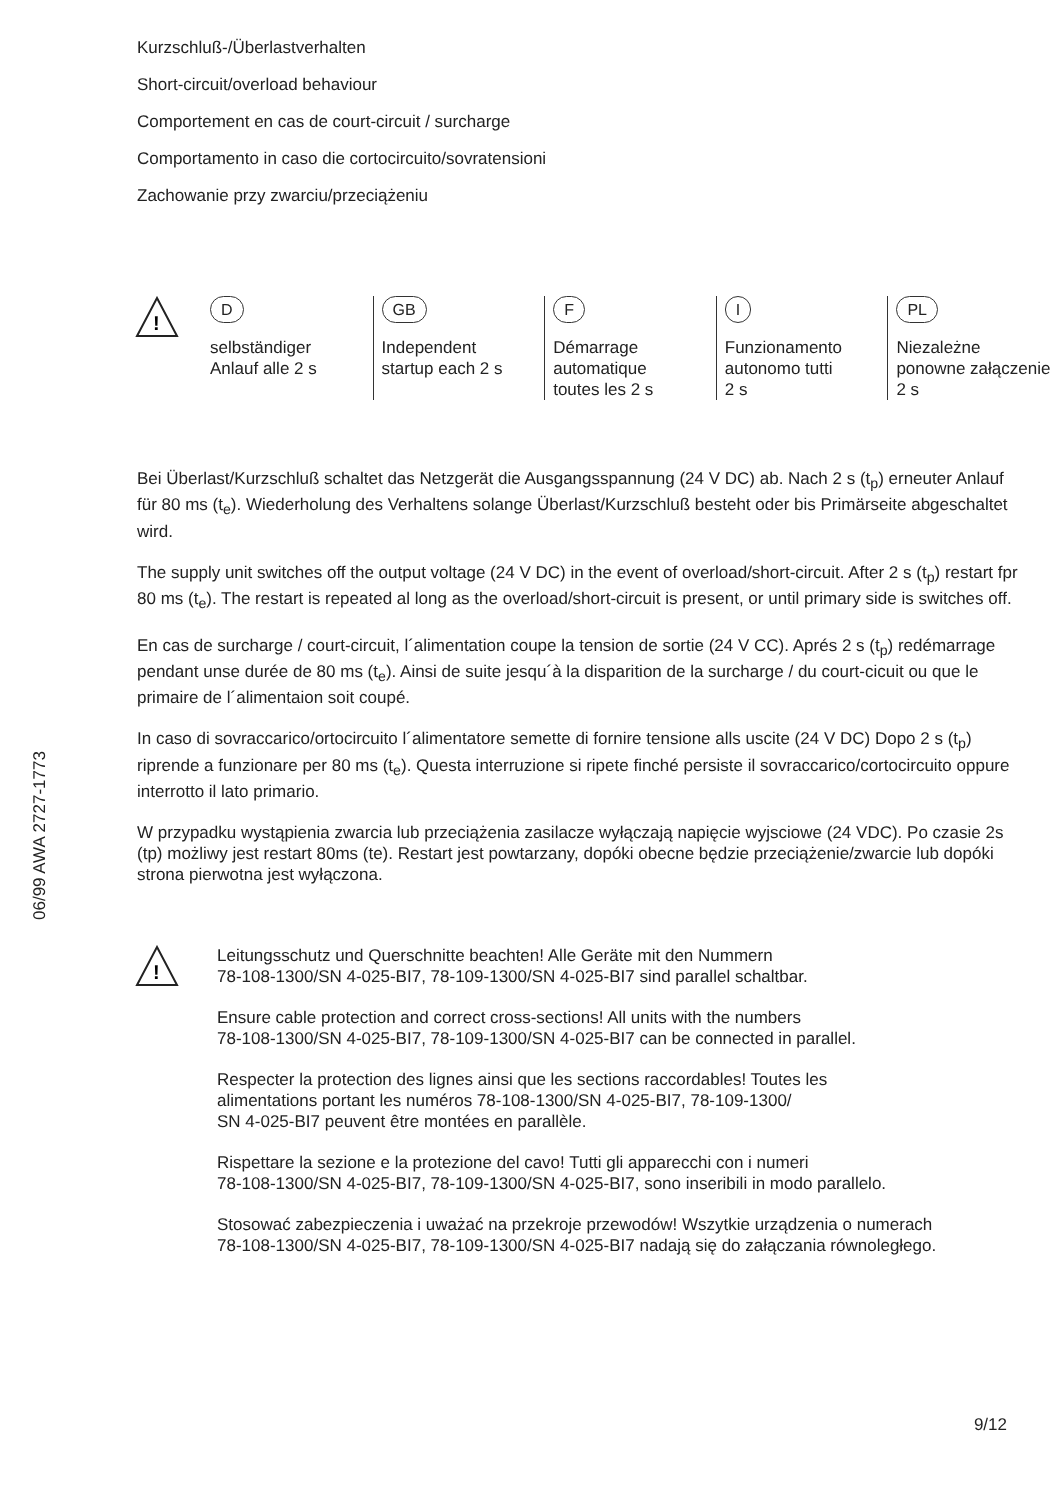06/99 AWA 2727-1773
Kurzschluß-/Überlastverhalten
Short-circuit/overload behaviour
Comportement en cas de court-circuit / surcharge
Comportamento in caso die cortocircuito/sovratensioni
Zachowanie przy zwarciu/przeciążeniu
!
D
selbständiger
Anlauf alle 2 s
GB
Independent
startup each 2 s
F
Démarrage
automatique
toutes les 2 s
I
Funzionamento
autonomo tutti
2 s
PL
Niezależne
ponowne załączenie
2 s
Bei Überlast/Kurzschluß schaltet das Netzgerät die Ausgangsspannung (24 V DC) ab. Nach 2 s (t<sub>p</sub>) erneuter Anlauf für 80 ms (t<sub>e</sub>). Wiederholung des Verhaltens solange Überlast/Kurzschluß besteht oder bis Primärseite abgeschaltet wird.
The supply unit switches off the output voltage (24 V DC) in the event of overload/short-circuit. After 2 s (t<sub>p</sub>) restart fpr 80 ms (t<sub>e</sub>). The restart is repeated al long as the overload/short-circuit is present, or until primary side is switches off.
En cas de surcharge / court-circuit, l´alimentation coupe la tension de sortie (24 V CC). Aprés 2 s (t<sub>p</sub>) redémarrage pendant unse durée de 80 ms (t<sub>e</sub>). Ainsi de suite jesqu´à la disparition de la surcharge / du court-cicuit ou que le primaire de l´alimentaion soit coupé.
In caso di sovraccarico/ortocircuito l´alimentatore semette di fornire tensione alls uscite (24 V DC) Dopo 2 s (t<sub>p</sub>) riprende a funzionare per 80 ms (t<sub>e</sub>). Questa interruzione si ripete finché persiste il sovraccarico/cortocircuito oppure interrotto il lato primario.
W przypadku wystąpienia zwarcia lub przeciążenia zasilacze wyłączają napięcie wyjsciowe (24 VDC). Po czasie 2s (tp) możliwy jest restart 80ms (te). Restart jest powtarzany, dopóki obecne będzie przeciążenie/zwarcie lub dopóki strona pierwotna jest wyłączona.
!
Leitungsschutz und Querschnitte beachten! Alle Geräte mit den Nummern
78-108-1300/SN 4-025-BI7, 78-109-1300/SN 4-025-BI7 sind parallel schaltbar.
Ensure cable protection and correct cross-sections! All units with the numbers
78-108-1300/SN 4-025-BI7, 78-109-1300/SN 4-025-BI7 can be connected in parallel.
Respecter la protection des lignes ainsi que les sections raccordables! Toutes les
alimentations portant les numéros 78-108-1300/SN 4-025-BI7, 78-109-1300/
SN 4-025-BI7 peuvent être montées en parallèle.
Rispettare la sezione e la protezione del cavo! Tutti gli apparecchi con i numeri
78-108-1300/SN 4-025-BI7, 78-109-1300/SN 4-025-BI7, sono inseribili in modo parallelo.
Stosować zabezpieczenia i uważać na przekroje przewodów! Wszytkie urządzenia o numerach
78-108-1300/SN 4-025-BI7, 78-109-1300/SN 4-025-BI7 nadają się do załączania równoległego.
9/12